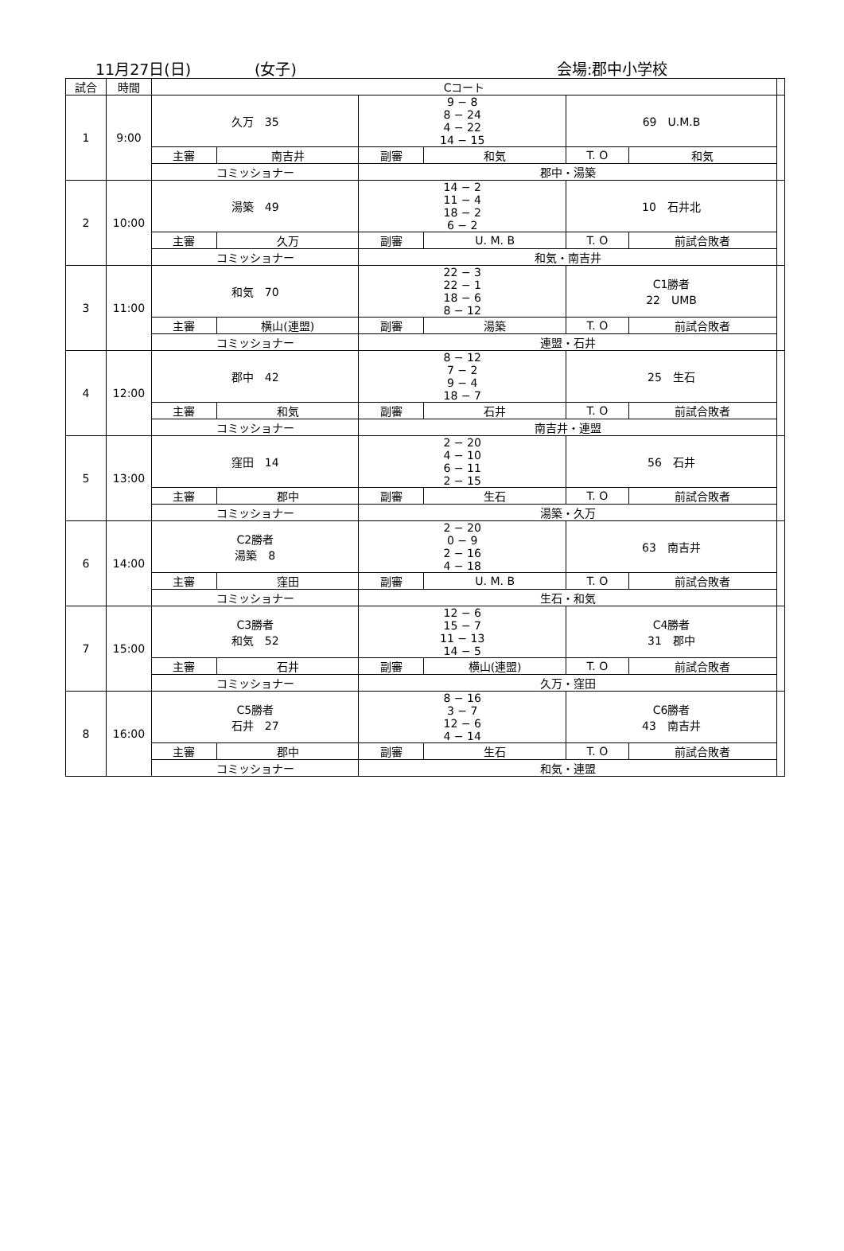11月27日(日) (女子) 会場:郡中小学校
| 試合 | 時間 | Cコート | | | | | | |
| --- | --- | --- | --- | --- | --- | --- | --- | --- |
| 1 | 9:00 | 久万 35 | | 9 − 8 8 − 24 4 − 22 14 − 15 | | 69 U.M.B | | |
| | | 主審 | 南吉井 | 副審 | 和気 | T. O | 和気 | |
| | | コミッショナー | | 郡中・湯築 | | | | |
| 2 | 10:00 | 湯築 49 | | 14 − 2 11 − 4 18 − 2 6 − 2 | | 10 石井北 | | |
| | | 主審 | 久万 | 副審 | U. M. B | T. O | 前試合敗者 | |
| | | コミッショナー | | 和気・南吉井 | | | | |
| 3 | 11:00 | 和気 70 | | 22 − 3 22 − 1 18 − 6 8 − 12 | | C1勝者 22 UMB | | |
| | | 主審 | 横山(連盟) | 副審 | 湯築 | T. O | 前試合敗者 | |
| | | コミッショナー | | 連盟・石井 | | | | |
| 4 | 12:00 | 郡中 42 | | 8 − 12 7 − 2 9 − 4 18 − 7 | | 25 生石 | | |
| | | 主審 | 和気 | 副審 | 石井 | T. O | 前試合敗者 | |
| | | コミッショナー | | 南吉井・連盟 | | | | |
| 5 | 13:00 | 窪田 14 | | 2 − 20 4 − 10 6 − 11 2 − 15 | | 56 石井 | | |
| | | 主審 | 郡中 | 副審 | 生石 | T. O | 前試合敗者 | |
| | | コミッショナー | | 湯築・久万 | | | | |
| 6 | 14:00 | C2勝者 湯築 8 | | 2 − 20 0 − 9 2 − 16 4 − 18 | | 63 南吉井 | | |
| | | 主審 | 窪田 | 副審 | U. M. B | T. O | 前試合敗者 | |
| | | コミッショナー | | 生石・和気 | | | | |
| 7 | 15:00 | C3勝者 和気 52 | | 12 − 6 15 − 7 11 − 13 14 − 5 | | C4勝者 31 郡中 | | |
| | | 主審 | 石井 | 副審 | 横山(連盟) | T. O | 前試合敗者 | |
| | | コミッショナー | | 久万・窪田 | | | | |
| 8 | 16:00 | C5勝者 石井 27 | | 8 − 16 3 − 7 12 − 6 4 − 14 | | C6勝者 43 南吉井 | | |
| | | 主審 | 郡中 | 副審 | 生石 | T. O | 前試合敗者 | |
| | | コミッショナー | | 和気・連盟 | | | | |